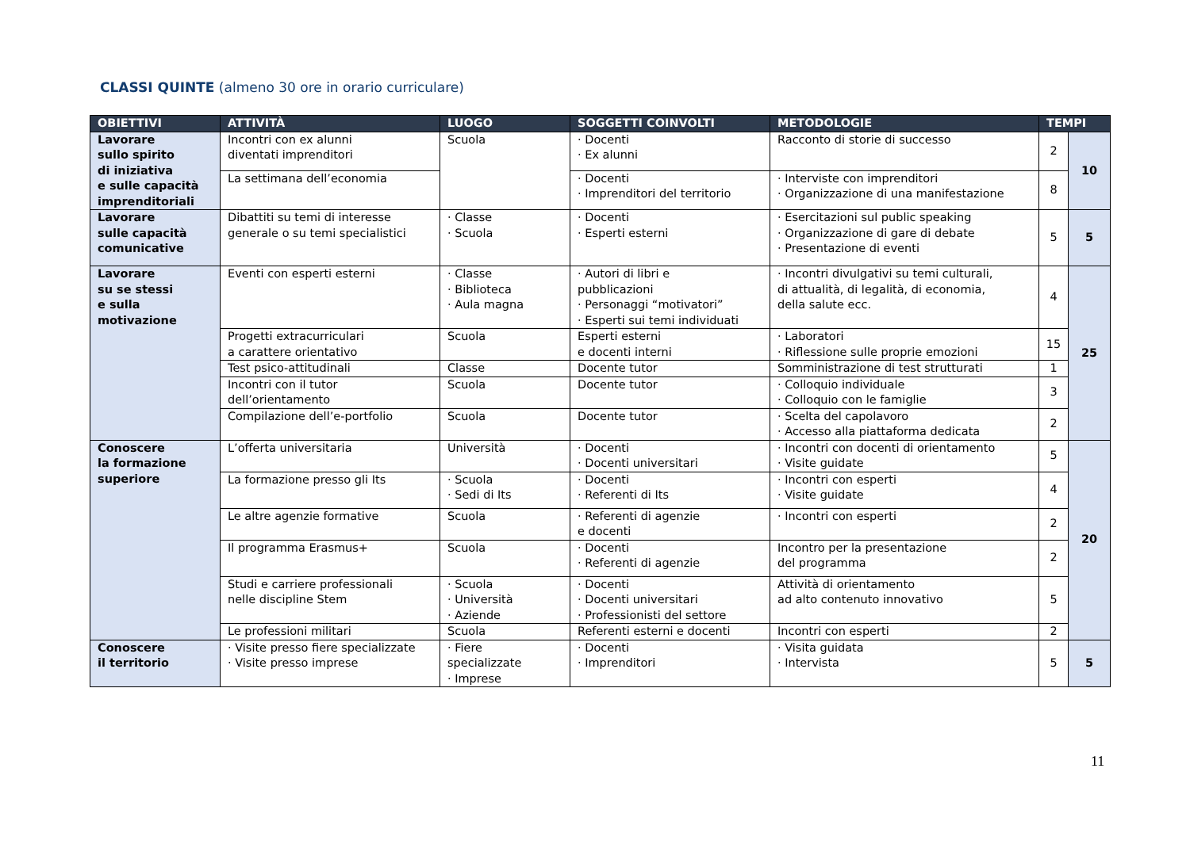CLASSI QUINTE (almeno 30 ore in orario curriculare)
| OBIETTIVI | ATTIVITÀ | LUOGO | SOGGETTI COINVOLTI | METODOLOGIE | TEMPI | |
| --- | --- | --- | --- | --- | --- | --- |
| Lavorare sullo spirito di iniziativa e sulle capacità imprenditoriali | Incontri con ex alunni diventati imprenditori | Scuola | · Docenti · Ex alunni | Racconto di storie di successo | 2 | 10 |
| | La settimana dell’economia | | · Docenti · Imprenditori del territorio | · Interviste con imprenditori · Organizzazione di una manifestazione | 8 | |
| Lavorare sulle capacità comunicative | Dibattiti su temi di interesse generale o su temi specialistici | · Classe · Scuola | · Docenti · Esperti esterni | · Esercitazioni sul public speaking · Organizzazione di gare di debate · Presentazione di eventi | 5 | 5 |
| Lavorare su se stessi e sulla motivazione | Eventi con esperti esterni | · Classe · Biblioteca · Aula magna | · Autori di libri e pubblicazioni · Personaggi “motivatori” · Esperti sui temi individuati | · Incontri divulgativi su temi culturali, di attualità, di legalità, di economia, della salute ecc. | 4 | 25 |
| | Progetti extracurriculari a carattere orientativo | Scuola | Esperti esterni e docenti interni | · Laboratori · Riflessione sulle proprie emozioni | 15 | |
| | Test psico-attitudinali | Classe | Docente tutor | Somministrazione di test strutturati | 1 | |
| | Incontri con il tutor dell’orientamento | Scuola | Docente tutor | · Colloquio individuale · Colloquio con le famiglie | 3 | |
| | Compilazione dell’e-portfolio | Scuola | Docente tutor | · Scelta del capolavoro · Accesso alla piattaforma dedicata | 2 | |
| Conoscere la formazione superiore | L’offerta universitaria | Università | · Docenti · Docenti universitari | · Incontri con docenti di orientamento · Visite guidate | 5 | 20 |
| | La formazione presso gli Its | · Scuola · Sedi di Its | · Docenti · Referenti di Its | · Incontri con esperti · Visite guidate | 4 | |
| | Le altre agenzie formative | Scuola | · Referenti di agenzie e docenti | · Incontri con esperti | 2 | |
| | Il programma Erasmus+ | Scuola | · Docenti · Referenti di agenzie | Incontro per la presentazione del programma | 2 | |
| | Studi e carriere professionali nelle discipline Stem | · Scuola · Università · Aziende | · Docenti · Docenti universitari · Professionisti del settore | Attività di orientamento ad alto contenuto innovativo | 5 | |
| | Le professioni militari | Scuola | Referenti esterni e docenti | Incontri con esperti | 2 | |
| Conoscere il territorio | · Visite presso fiere specializzate · Visite presso imprese | · Fiere specializzate · Imprese | · Docenti · Imprenditori | · Visita guidata · Intervista | 5 | 5 |
11